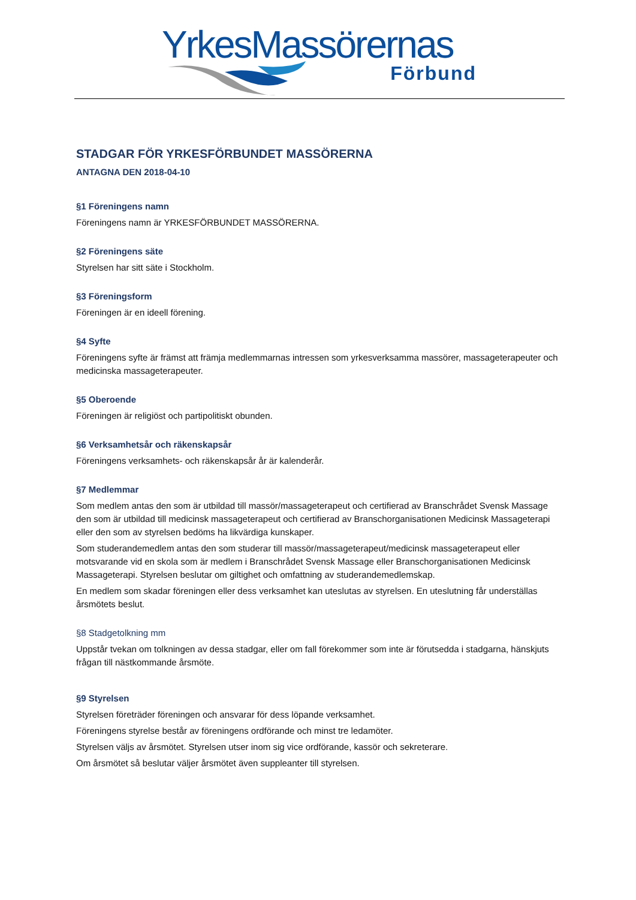YrkesMassörernas
Förbund
STADGAR FÖR YRKESFÖRBUNDET MASSÖRERNA
ANTAGNA DEN 2018-04-10
§1 Föreningens namn
Föreningens namn är YRKESFÖRBUNDET MASSÖRERNA.
§2 Föreningens säte
Styrelsen har sitt säte i Stockholm.
§3 Föreningsform
Föreningen är en ideell förening.
§4 Syfte
Föreningens syfte är främst att främja medlemmarnas intressen som yrkesverksamma massörer, massageterapeuter och medicinska massageterapeuter.
§5 Oberoende
Föreningen är religiöst och partipolitiskt obunden.
§6 Verksamhetsår och räkenskapsår
Föreningens verksamhets- och räkenskapsår år är kalenderår.
§7 Medlemmar
Som medlem antas den som är utbildad till massör/massageterapeut och certifierad av Branschrådet Svensk Massage den som är utbildad till medicinsk massageterapeut och certifierad av Branschorganisationen Medicinsk Massageterapi eller den som av styrelsen bedöms ha likvärdiga kunskaper.
Som studerandemedlem antas den som studerar till massör/massageterapeut/medicinsk massageterapeut eller motsvarande vid en skola som är medlem i Branschrådet Svensk Massage eller Branschorganisationen Medicinsk Massageterapi. Styrelsen beslutar om giltighet och omfattning av studerandemedlemskap.
En medlem som skadar föreningen eller dess verksamhet kan uteslutas av styrelsen. En uteslutning får underställas årsmötets beslut.
§8 Stadgetolkning mm
Uppstår tvekan om tolkningen av dessa stadgar, eller om fall förekommer som inte är förutsedda i stadgarna, hänskjuts frågan till nästkommande årsmöte.
§9 Styrelsen
Styrelsen företräder föreningen och ansvarar för dess löpande verksamhet.
Föreningens styrelse består av föreningens ordförande och minst tre ledamöter.
Styrelsen väljs av årsmötet. Styrelsen utser inom sig vice ordförande, kassör och sekreterare.
Om årsmötet så beslutar väljer årsmötet även suppleanter till styrelsen.